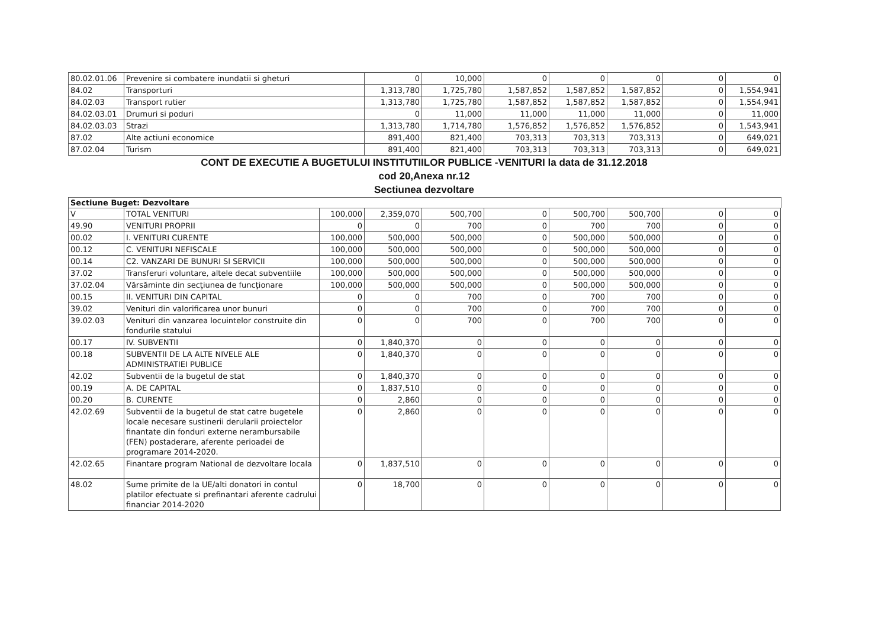| 80.02.01.06 | Prevenire si combatere inundatii si gheturi | 0 | 10,000 | 0 | 0 | 0 | 0 | 0 |
| 84.02 | Transporturi | 1,313,780 | 1,725,780 | 1,587,852 | 1,587,852 | 1,587,852 | 0 | 1,554,941 |
| 84.02.03 | Transport rutier | 1,313,780 | 1,725,780 | 1,587,852 | 1,587,852 | 1,587,852 | 0 | 1,554,941 |
| 84.02.03.01 | Drumuri si poduri | 0 | 11,000 | 11,000 | 11,000 | 11,000 | 0 | 11,000 |
| 84.02.03.03 | Strazi | 1,313,780 | 1,714,780 | 1,576,852 | 1,576,852 | 1,576,852 | 0 | 1,543,941 |
| 87.02 | Alte actiuni economice | 891,400 | 821,400 | 703,313 | 703,313 | 703,313 | 0 | 649,021 |
| 87.02.04 | Turism | 891,400 | 821,400 | 703,313 | 703,313 | 703,313 | 0 | 649,021 |
CONT DE EXECUTIE A BUGETULUI INSTITUTIILOR PUBLICE -VENITURI la data de 31.12.2018
cod 20,Anexa nr.12
Sectiunea dezvoltare
Sectiune Buget: Dezvoltare
| V | TOTAL VENITURI | 100,000 | 2,359,070 | 500,700 | 0 | 500,700 | 500,700 | 0 | 0 |
| 49.90 | VENITURI PROPRII | 0 | 0 | 700 | 0 | 700 | 700 | 0 | 0 |
| 00.02 | I. VENITURI CURENTE | 100,000 | 500,000 | 500,000 | 0 | 500,000 | 500,000 | 0 | 0 |
| 00.12 | C. VENITURI NEFISCALE | 100,000 | 500,000 | 500,000 | 0 | 500,000 | 500,000 | 0 | 0 |
| 00.14 | C2. VANZARI DE BUNURI SI SERVICII | 100,000 | 500,000 | 500,000 | 0 | 500,000 | 500,000 | 0 | 0 |
| 37.02 | Transferuri voluntare, altele decat subventiile | 100,000 | 500,000 | 500,000 | 0 | 500,000 | 500,000 | 0 | 0 |
| 37.02.04 | Vărsăminte din secţiunea de funcţionare | 100,000 | 500,000 | 500,000 | 0 | 500,000 | 500,000 | 0 | 0 |
| 00.15 | II. VENITURI DIN CAPITAL | 0 | 0 | 700 | 0 | 700 | 700 | 0 | 0 |
| 39.02 | Venituri din valorificarea unor bunuri | 0 | 0 | 700 | 0 | 700 | 700 | 0 | 0 |
| 39.02.03 | Venituri din vanzarea locuintelor construite din fondurile statului | 0 | 0 | 700 | 0 | 700 | 700 | 0 | 0 |
| 00.17 | IV. SUBVENTII | 0 | 1,840,370 | 0 | 0 | 0 | 0 | 0 | 0 |
| 00.18 | SUBVENTII DE LA ALTE NIVELE ALE ADMINISTRATIEI PUBLICE | 0 | 1,840,370 | 0 | 0 | 0 | 0 | 0 | 0 |
| 42.02 | Subventii de la bugetul de stat | 0 | 1,840,370 | 0 | 0 | 0 | 0 | 0 | 0 |
| 00.19 | A. DE CAPITAL | 0 | 1,837,510 | 0 | 0 | 0 | 0 | 0 | 0 |
| 00.20 | B. CURENTE | 0 | 2,860 | 0 | 0 | 0 | 0 | 0 | 0 |
| 42.02.69 | Subventii de la bugetul de stat catre bugetele locale necesare sustinerii derularii proiectelor finantate din fonduri externe nerambursabile (FEN) postaderare, aferente perioadei de programare 2014-2020. | 0 | 2,860 | 0 | 0 | 0 | 0 | 0 | 0 |
| 42.02.65 | Finantare program National de dezvoltare locala | 0 | 1,837,510 | 0 | 0 | 0 | 0 | 0 | 0 |
| 48.02 | Sume primite de la UE/alti donatori in contul platilor efectuate si prefinantari aferente cadrului financiar 2014-2020 | 0 | 18,700 | 0 | 0 | 0 | 0 | 0 | 0 |